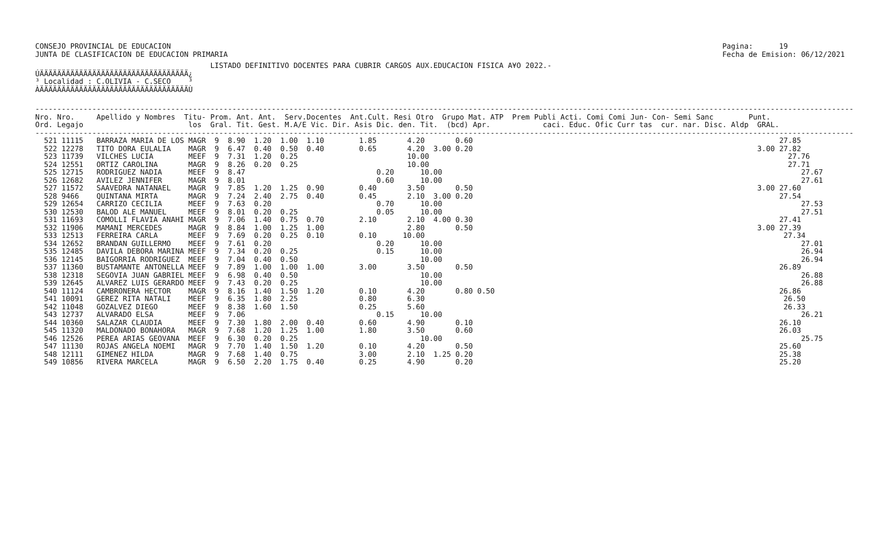CONSEJO PROVINCIAL DE EDUCACION
JUNTA DE CLASIFICACION DE EDUCACION PRIMARIA
Pagina:      19
Fecha de Emision: 06/12/2021
                                        LISTADO DEFINITIVO DOCENTES PARA CUBRIR CARGOS AUX.EDUCACION FISICA A¥O 2022.-
ÚÄÄÄÄÄÄÄÄÄÄÄÄÄÄÄÄÄÄÄÄÄÄÄÄÄÄÄÄÄÄÄÄÄÄ¿
³ Localidad : C.OLIVIA - C.SECO    ³
ÀÄÄÄÄÄÄÄÄÄÄÄÄÄÄÄÄÄÄÄÄÄÄÄÄÄÄÄÄÄÄÄÄÄÄÙ
-------------------------------------------------------------------------------------------------------------------------------------------------------------------------------------------
Nro. Nro.     Apellido y Nombres  Titu- Prom. Ant. Ant.  Serv.Docentes  Ant.Cult. Resi Otro  Grupo Mat. ATP  Prem Publi Acti. Comi Comi Jun- Con- Semi Sanc        Punt.
Ord. Legajo                        los  Gral. Tit. Gest. M.A/E Vic. Dir. Asis Dic. den. Tit.  (bcd) Apr.            caci. Educ. Ofic Curr tas  cur. nar. Disc. Aldp  GRAL.
-------------------------------------------------------------------------------------------------------------------------------------------------------------------------------------------
  521 11115   BARRAZA MARIA DE LOS MAGR  9  8.90  1.20  1.00  1.10        1.85       4.20       0.60                                                                      27.85
  522 12278   TITO DORA EULALIA    MAGR  9  6.47  0.40  0.50  0.40        0.65       4.20  3.00 0.20                                                                 3.00 27.82
  523 11739   VILCHES LUCIA        MEEF  9  7.31  1.20  0.25                         10.00                                                                                  27.76
  524 12551   ORTIZ CAROLINA       MAGR  9  8.26  0.20  0.25                         10.00                                                                                  27.71
  525 12715   RODRIGUEZ NADIA      MEEF  9  8.47                              0.20      10.00                                                                                  27.67
  526 12682   AVILEZ JENNIFER      MAGR  9  8.01                              0.60      10.00                                                                                  27.61
  527 11572   SAAVEDRA NATANAEL    MAGR  9  7.85  1.20  1.25  0.90        0.40       3.50       0.50                                                                 3.00 27.60
  528 9466    QUINTANA MIRTA       MAGR  9  7.24  2.40  2.75  0.40        0.45       2.10  3.00 0.20                                                                      27.54
  529 12654   CARRIZO CECILIA      MEEF  9  7.63  0.20                        0.70      10.00                                                                                  27.53
  530 12530   BALOD ALE MANUEL     MEEF  9  8.01  0.20  0.25                  0.05      10.00                                                                                  27.51
  531 11693   COMOLLI FLAVIA ANAHI MAGR  9  7.06  1.40  0.75  0.70        2.10       2.10  4.00 0.30                                                                      27.41
  532 11906   MAMANI MERCEDES      MAGR  9  8.84  1.00  1.25  1.00                   2.80       0.50                                                                 3.00 27.39
  533 12513   FERREIRA CARLA       MEEF  9  7.69  0.20  0.25  0.10        0.10      10.00                                                                                  27.34
  534 12652   BRANDAN GUILLERMO    MEEF  9  7.61  0.20                        0.20      10.00                                                                                  27.01
  535 12485   DAVILA DEBORA MARINA MEEF  9  7.34  0.20  0.25                  0.15      10.00                                                                                  26.94
  536 12145   BAIGORRIA RODRIGUEZ  MEEF  9  7.04  0.40  0.50                            10.00                                                                                  26.94
  537 11360   BUSTAMANTE ANTONELLA MEEF  9  7.89  1.00  1.00  1.00        3.00       3.50       0.50                                                                      26.89
  538 12318   SEGOVIA JUAN GABRIEL MEEF  9  6.98  0.40  0.50                            10.00                                                                                  26.88
  539 12645   ALVAREZ LUIS GERARDO MEEF  9  7.43  0.20  0.25                            10.00                                                                                  26.88
  540 11124   CAMBRONERA HECTOR    MAGR  9  8.16  1.40  1.50  1.20        0.10       4.20       0.80 0.50                                                                 26.86
  541 10091   GEREZ RITA NATALI    MEEF  9  6.35  1.80  2.25              0.80       6.30                                                                                  26.50
  542 11048   GOZALVEZ DIEGO       MEEF  9  8.38  1.60  1.50              0.25       5.60                                                                                  26.33
  543 12737   ALVARADO ELSA        MEEF  9  7.06                              0.15      10.00                                                                                  26.21
  544 10360   SALAZAR CLAUDIA      MEEF  9  7.30  1.80  2.00  0.40        0.60       4.90       0.10                                                                      26.10
  545 11320   MALDONADO BONAHORA   MAGR  9  7.68  1.20  1.25  1.00        1.80       3.50       0.60                                                                      26.03
  546 12526   PEREA ARIAS GEOVANA  MEEF  9  6.30  0.20  0.25                            10.00                                                                                  25.75
  547 11130   ROJAS ANGELA NOEMI   MAGR  9  7.70  1.40  1.50  1.20        0.10       4.20       0.50                                                                      25.60
  548 12111   GIMENEZ HILDA        MAGR  9  7.68  1.40  0.75              3.00       2.10  1.25 0.20                                                                      25.38
  549 10856   RIVERA MARCELA       MAGR  9  6.50  2.20  1.75  0.40        0.25       4.90       0.20                                                                      25.20